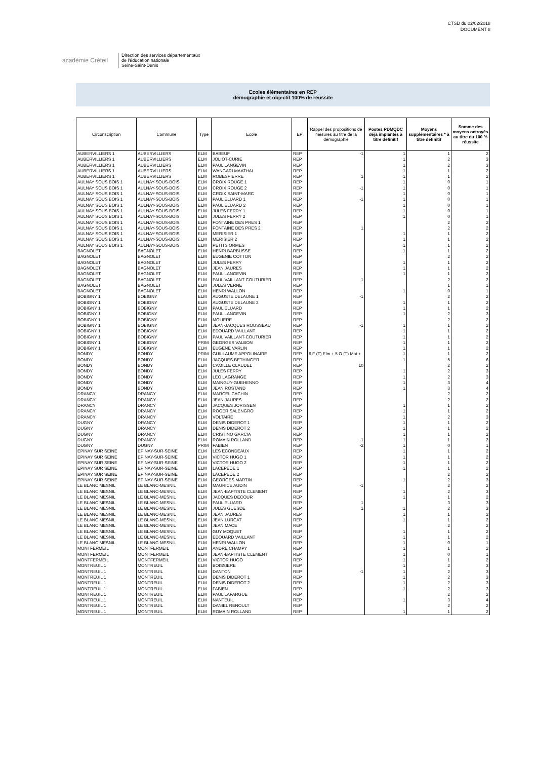CTSD du 02/02/2018
DOCUMENT 8
académie Créteil
Direction des services départementaux
de l'éducation nationale
Seine-Saint-Denis
Ecoles élémentaires en REP
démographie et objectif 100% de réussite
| Circonscription | Commune | Type | Ecole | EP | Rappel des propositions de mesures au titre de la démographie | Postes PDMQDC déjà implantés à titre définitif | Moyens supplémentaires * à titre définitif | Somme des moyens octroyés au titre du 100 % réussite |
| --- | --- | --- | --- | --- | --- | --- | --- | --- |
| AUBERVILLIERS 1 | AUBERVILLIERS | ELM | BABEUF | REP | -1 | 1 | 1 | 2 |
| AUBERVILLIERS 1 | AUBERVILLIERS | ELM | JOLIOT-CURIE | REP | | 1 | 2 | 3 |
| AUBERVILLIERS 1 | AUBERVILLIERS | ELM | PAUL LANGEVIN | REP | | 1 | 2 | 3 |
| AUBERVILLIERS 1 | AUBERVILLIERS | ELM | WANGARI MAATHAI | REP | | 1 | 1 | 2 |
| AUBERVILLIERS 1 | AUBERVILLIERS | ELM | ROBESPIERRE | REP | 1 | 1 | 1 | 2 |
| AULNAY SOUS BOIS 1 | AULNAY-SOUS-BOIS | ELM | CROIX ROUGE 1 | REP | | 1 | 0 | 1 |
| AULNAY SOUS BOIS 1 | AULNAY-SOUS-BOIS | ELM | CROIX ROUGE 2 | REP | -1 | 1 | 0 | 1 |
| AULNAY SOUS BOIS 1 | AULNAY-SOUS-BOIS | ELM | CROIX SAINT-MARC | REP | | 1 | 0 | 1 |
| AULNAY SOUS BOIS 1 | AULNAY-SOUS-BOIS | ELM | PAUL ELUARD 1 | REP | -1 | 1 | 0 | 1 |
| AULNAY SOUS BOIS 1 | AULNAY-SOUS-BOIS | ELM | PAUL ELUARD 2 | REP | | 1 | 0 | 1 |
| AULNAY SOUS BOIS 1 | AULNAY-SOUS-BOIS | ELM | JULES FERRY 1 | REP | | 1 | 0 | 1 |
| AULNAY SOUS BOIS 1 | AULNAY-SOUS-BOIS | ELM | JULES FERRY 2 | REP | | 1 | 0 | 1 |
| AULNAY SOUS BOIS 1 | AULNAY-SOUS-BOIS | ELM | FONTAINE DES PRES 1 | REP | | | 2 | 2 |
| AULNAY SOUS BOIS 1 | AULNAY-SOUS-BOIS | ELM | FONTAINE DES PRES 2 | REP | 1 | | 2 | 2 |
| AULNAY SOUS BOIS 1 | AULNAY-SOUS-BOIS | ELM | MERISIER 1 | REP | | 1 | 1 | 2 |
| AULNAY SOUS BOIS 1 | AULNAY-SOUS-BOIS | ELM | MERISIER 2 | REP | | 1 | 1 | 2 |
| AULNAY SOUS BOIS 1 | AULNAY-SOUS-BOIS | ELM | PETITS ORMES | REP | | 1 | 1 | 2 |
| BAGNOLET | BAGNOLET | ELM | HENRI BARBUSSE | REP | | 1 | 1 | 2 |
| BAGNOLET | BAGNOLET | ELM | EUGENIE COTTON | REP | | | 2 | 2 |
| BAGNOLET | BAGNOLET | ELM | JULES FERRY | REP | | 1 | 1 | 2 |
| BAGNOLET | BAGNOLET | ELM | JEAN JAURES | REP | | 1 | 1 | 2 |
| BAGNOLET | BAGNOLET | ELM | PAUL LANGEVIN | REP | | 1 | 1 | 2 |
| BAGNOLET | BAGNOLET | ELM | PAUL VAILLANT-COUTURIER | REP | 1 | | 2 | 2 |
| BAGNOLET | BAGNOLET | ELM | JULES VERNE | REP | | | 1 | 1 |
| BAGNOLET | BAGNOLET | ELM | HENRI WALLON | REP | | 1 | 0 | 1 |
| BOBIGNY 1 | BOBIGNY | ELM | AUGUSTE DELAUNE 1 | REP | -1 | | 2 | 2 |
| BOBIGNY 1 | BOBIGNY | ELM | AUGUSTE DELAUNE 2 | REP | | 1 | 1 | 2 |
| BOBIGNY 1 | BOBIGNY | ELM | PAUL ELUARD | REP | | 1 | 1 | 2 |
| BOBIGNY 1 | BOBIGNY | ELM | PAUL LANGEVIN | REP | | 1 | 2 | 3 |
| BOBIGNY 1 | BOBIGNY | ELM | MOLIERE | REP | | | 2 | 2 |
| BOBIGNY 1 | BOBIGNY | ELM | JEAN-JACQUES ROUSSEAU | REP | -1 | 1 | 1 | 2 |
| BOBIGNY 1 | BOBIGNY | ELM | EDOUARD VAILLANT | REP | | 1 | 1 | 2 |
| BOBIGNY 1 | BOBIGNY | ELM | PAUL VAILLANT-COUTURIER | REP | | 1 | 1 | 2 |
| BOBIGNY 1 | BOBIGNY | PRIM | GEORGES VALBON | REP | | 1 | 1 | 2 |
| BOBIGNY 1 | BOBIGNY | ELM | EUGENE VARLIN | REP | | 1 | 1 | 2 |
| BONDY | BONDY | PRIM | GUILLAUME APPOLINAIRE | REP | 6 F (T) Elm + 5 O (T) Mat + | 1 | 1 | 2 |
| BONDY | BONDY | ELM | JACQUES BETHINGER | REP | | 1 | 5 | 6 |
| BONDY | BONDY | ELM | CAMILLE CLAUDEL | REP | 10 | | 2 | 2 |
| BONDY | BONDY | ELM | JULES FERRY | REP | | 1 | 2 | 3 |
| BONDY | BONDY | ELM | LEO LAGRANGE | REP | | 1 | 2 | 3 |
| BONDY | BONDY | ELM | MAINGUY-GUEHENNO | REP | | 1 | 3 | 4 |
| BONDY | BONDY | ELM | JEAN ROSTAND | REP | | 1 | 3 | 4 |
| DRANCY | DRANCY | ELM | MARCEL CACHIN | REP | | | 2 | 2 |
| DRANCY | DRANCY | ELM | JEAN JAURES | REP | | | 2 | 2 |
| DRANCY | DRANCY | ELM | JACQUES JORISSEN | REP | | 1 | 1 | 2 |
| DRANCY | DRANCY | ELM | ROGER SALENGRO | REP | | 1 | 1 | 2 |
| DRANCY | DRANCY | ELM | VOLTAIRE | REP | | 1 | 2 | 3 |
| DUGNY | DRANCY | ELM | DENIS DIDEROT 1 | REP | | 1 | 1 | 2 |
| DUGNY | DRANCY | ELM | DENIS DIDEROT 2 | REP | | 1 | 1 | 2 |
| DUGNY | DRANCY | ELM | CRISTINO GARCIA | REP | | 1 | 1 | 2 |
| DUGNY | DRANCY | ELM | ROMAIN ROLLAND | REP | -1 | 1 | 1 | 2 |
| DUGNY | DUGNY | PRIM | FABIEN | REP | -2 | 1 | 0 | 1 |
| EPINAY SUR SEINE | EPINAY-SUR-SEINE | ELM | LES ECONDEAUX | REP | | 1 | 1 | 2 |
| EPINAY SUR SEINE | EPINAY-SUR-SEINE | ELM | VICTOR HUGO 1 | REP | | 1 | 1 | 2 |
| EPINAY SUR SEINE | EPINAY-SUR-SEINE | ELM | VICTOR HUGO 2 | REP | | 1 | 1 | 2 |
| EPINAY SUR SEINE | EPINAY-SUR-SEINE | ELM | LACEPEDE 1 | REP | | 1 | 1 | 2 |
| EPINAY SUR SEINE | EPINAY-SUR-SEINE | ELM | LACEPEDE 2 | REP | | | 2 | 2 |
| EPINAY SUR SEINE | EPINAY-SUR-SEINE | ELM | GEORGES MARTIN | REP | | 1 | 2 | 3 |
| LE BLANC MESNIL | LE BLANC-MESNIL | ELM | MAURICE AUDIN | REP | -1 | | 2 | 2 |
| LE BLANC MESNIL | LE BLANC-MESNIL | ELM | JEAN-BAPTISTE CLEMENT | REP | | 1 | 2 | 3 |
| LE BLANC MESNIL | LE BLANC-MESNIL | ELM | JACQUES DECOUR | REP | | 1 | 1 | 2 |
| LE BLANC MESNIL | LE BLANC-MESNIL | ELM | PAUL ELUARD | REP | 1 | | 3 | 3 |
| LE BLANC MESNIL | LE BLANC-MESNIL | ELM | JULES GUESDE | REP | 1 | 1 | 2 | 3 |
| LE BLANC MESNIL | LE BLANC-MESNIL | ELM | JEAN JAURES | REP | | 1 | 1 | 2 |
| LE BLANC MESNIL | LE BLANC-MESNIL | ELM | JEAN LURCAT | REP | | 1 | 1 | 2 |
| LE BLANC MESNIL | LE BLANC-MESNIL | ELM | JEAN MACE | REP | | | 2 | 2 |
| LE BLANC MESNIL | LE BLANC-MESNIL | ELM | GUY MOQUET | REP | | 1 | 1 | 2 |
| LE BLANC MESNIL | LE BLANC-MESNIL | ELM | EDOUARD VAILLANT | REP | | 1 | 1 | 2 |
| LE BLANC MESNIL | LE BLANC-MESNIL | ELM | HENRI WALLON | REP | | 1 | 0 | 1 |
| MONTFERMEIL | MONTFERMEIL | ELM | ANDRE CHAMPY | REP | | 1 | 1 | 2 |
| MONTFERMEIL | MONTFERMEIL | ELM | JEAN-BAPTISTE CLEMENT | REP | | 1 | 0 | 1 |
| MONTFERMEIL | MONTFERMEIL | ELM | VICTOR HUGO | REP | | 1 | 1 | 2 |
| MONTREUIL 1 | MONTREUIL | ELM | BOISSIERE | REP | | 1 | 2 | 3 |
| MONTREUIL 1 | MONTREUIL | ELM | DANTON | REP | -1 | 1 | 2 | 3 |
| MONTREUIL 1 | MONTREUIL | ELM | DENIS DIDEROT 1 | REP | | 1 | 2 | 3 |
| MONTREUIL 1 | MONTREUIL | ELM | DENIS DIDEROT 2 | REP | | 1 | 2 | 3 |
| MONTREUIL 1 | MONTREUIL | ELM | FABIEN | REP | | 1 | 2 | 3 |
| MONTREUIL 1 | MONTREUIL | ELM | PAUL LAFARGUE | REP | | | 2 | 2 |
| MONTREUIL 1 | MONTREUIL | ELM | NANTEUIL | REP | | 1 | 3 | 4 |
| MONTREUIL 1 | MONTREUIL | ELM | DANIEL RENOULT | REP | | | 2 | 2 |
| MONTREUIL 1 | MONTREUIL | ELM | ROMAIN ROLLAND | REP | | 1 | 1 | 2 |